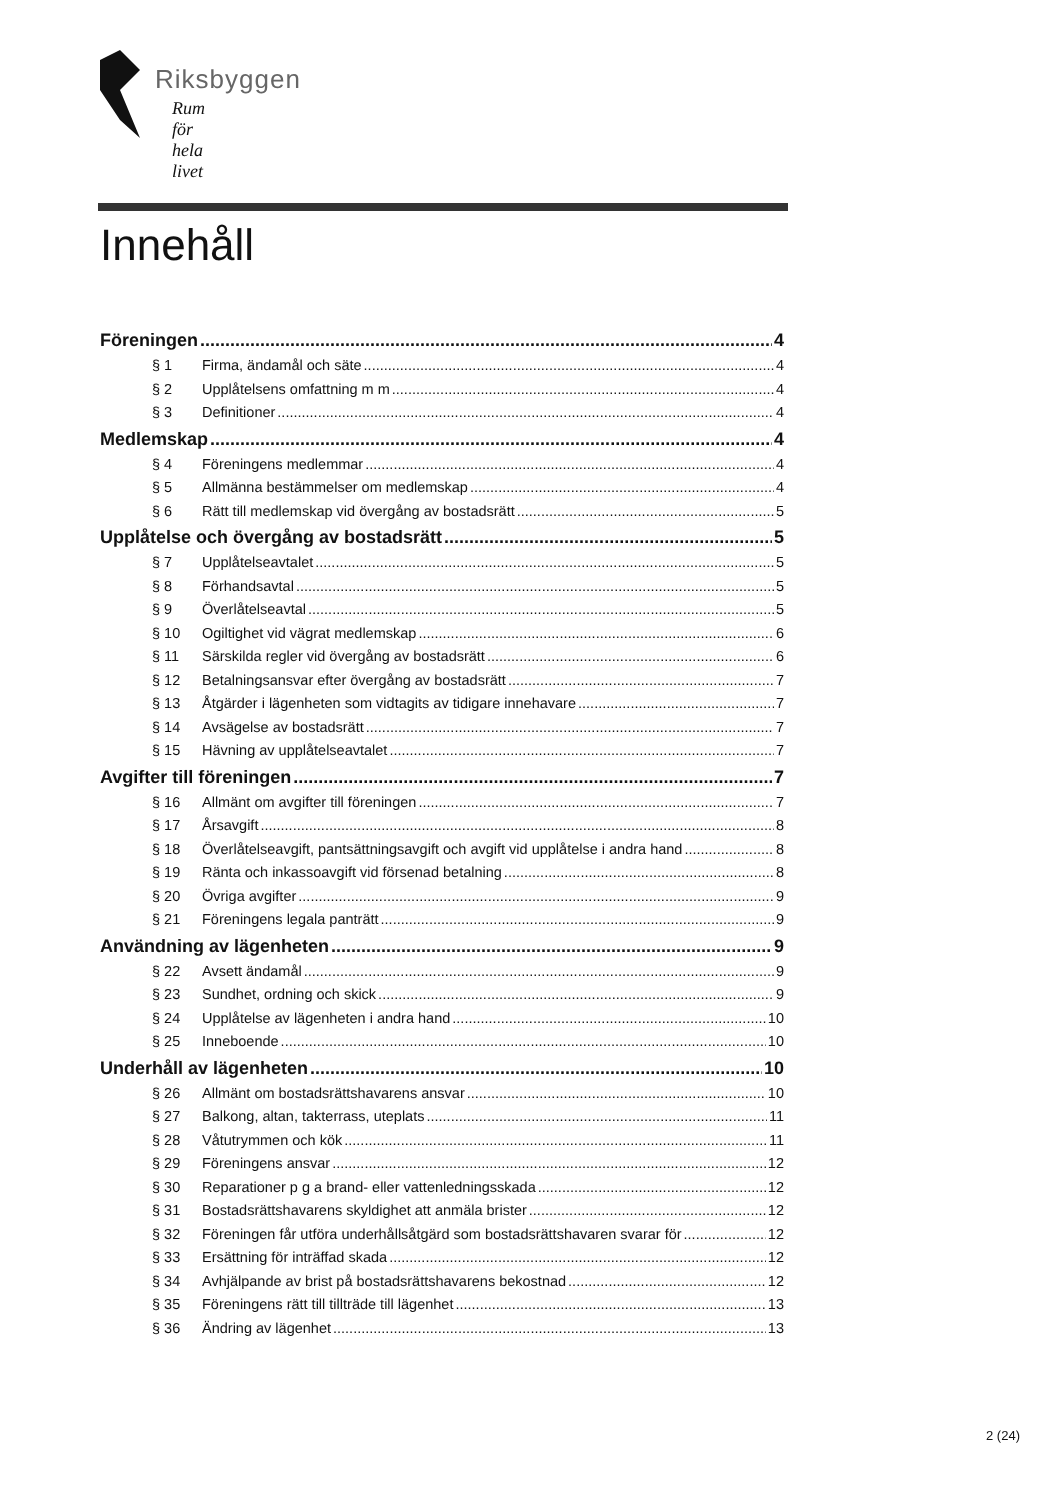Riksbyggen
Rum för hela livet
Innehåll
Föreningen 4
§ 1 Firma, ändamål och säte 4
§ 2 Upplåtelsens omfattning m m 4
§ 3 Definitioner 4
Medlemskap 4
§ 4 Föreningens medlemmar 4
§ 5 Allmänna bestämmelser om medlemskap 4
§ 6 Rätt till medlemskap vid övergång av bostadsrätt 5
Upplåtelse och övergång av bostadsrätt 5
§ 7 Upplåtelseavtalet 5
§ 8 Förhandsavtal 5
§ 9 Överlåtelseavtal 5
§ 10 Ogiltighet vid vägrat medlemskap 6
§ 11 Särskilda regler vid övergång av bostadsrätt 6
§ 12 Betalningsansvar efter övergång av bostadsrätt 7
§ 13 Åtgärder i lägenheten som vidtagits av tidigare innehavare 7
§ 14 Avsägelse av bostadsrätt 7
§ 15 Hävning av upplåtelseavtalet 7
Avgifter till föreningen 7
§ 16 Allmänt om avgifter till föreningen 7
§ 17 Årsavgift 8
§ 18 Överlåtelseavgift, pantsättningsavgift och avgift vid upplåtelse i andra hand 8
§ 19 Ränta och inkassoavgift vid försenad betalning 8
§ 20 Övriga avgifter 9
§ 21 Föreningens legala panträtt 9
Användning av lägenheten 9
§ 22 Avsett ändamål 9
§ 23 Sundhet, ordning och skick 9
§ 24 Upplåtelse av lägenheten i andra hand 10
§ 25 Inneboende 10
Underhåll av lägenheten 10
§ 26 Allmänt om bostadsrättshavarens ansvar 10
§ 27 Balkong, altan, takterrass, uteplats 11
§ 28 Våtutrymmen och kök 11
§ 29 Föreningens ansvar 12
§ 30 Reparationer p g a brand- eller vattenledningsskada 12
§ 31 Bostadsrättshavarens skyldighet att anmäla brister 12
§ 32 Föreningen får utföra underhållsåtgärd som bostadsrättshavaren svarar för 12
§ 33 Ersättning för inträffad skada 12
§ 34 Avhjälpande av brist på bostadsrättshavarens bekostnad 12
§ 35 Föreningens rätt till tillträde till lägenhet 13
§ 36 Ändring av lägenhet 13
2 (24)